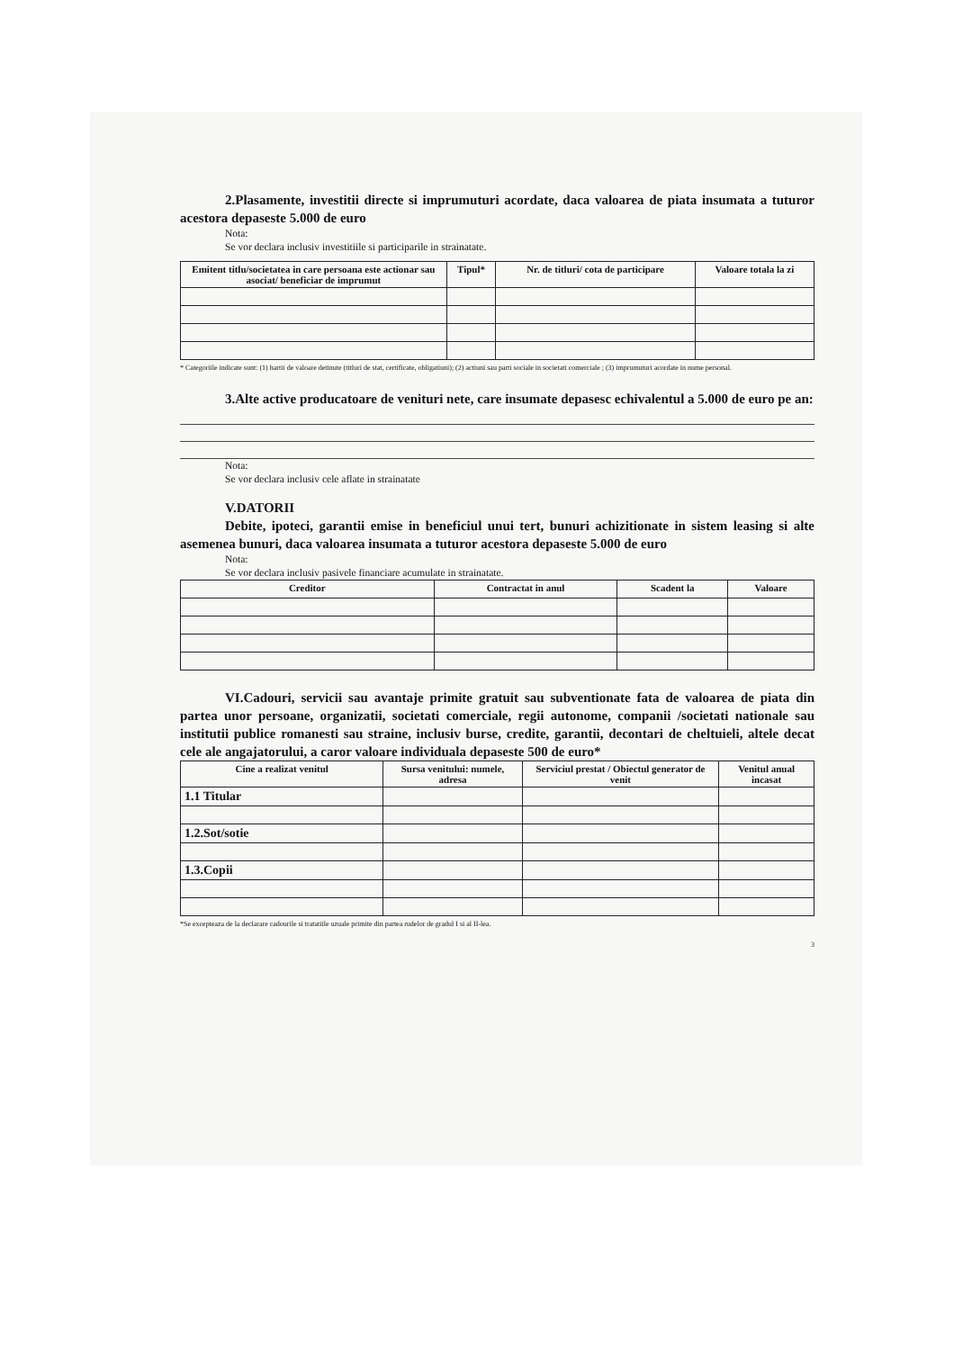2.Plasamente, investitii directe si imprumuturi acordate, daca valoarea de piata insumata a tuturor acestora depaseste 5.000 de euro
Nota:
Se vor declara inclusiv investitiile si participarile in strainatate.
| Emitent titlu/societatea in care persoana este actionar sau asociat/ beneficiar de imprumut | Tipul* | Nr. de titluri/ cota de participare | Valoare totala la zi |
| --- | --- | --- | --- |
* Categoriile indicate sunt: (1) hartii de valoare detinute (titluri de stat, certificate, obligatiuni); (2) actiuni sau parti sociale in societati comerciale ; (3) imprumuturi acordate in nume personal.
3.Alte active producatoare de venituri nete, care insumate depasesc echivalentul a 5.000 de euro pe an:
Nota:
Se vor declara inclusiv cele aflate in strainatate
V.DATORII
Debite, ipoteci, garantii emise in beneficiul unui tert, bunuri achizitionate in sistem leasing si alte asemenea bunuri, daca valoarea insumata a tuturor acestora depaseste 5.000 de euro
Nota:
Se vor declara inclusiv pasivele financiare acumulate in strainatate.
| Creditor | Contractat in anul | Scadent la | Valoare |
| --- | --- | --- | --- |
VI.Cadouri, servicii sau avantaje primite gratuit sau subventionate fata de valoarea de piata din partea unor persoane, organizatii, societati comerciale, regii autonome, companii /societati nationale sau institutii publice romanesti sau straine, inclusiv burse, credite, garantii, decontari de cheltuieli, altele decat cele ale angajatorului, a caror valoare individuala depaseste 500 de euro*
| Cine a realizat venitul | Sursa venitului: numele, adresa | Serviciul prestat / Obiectul generator de venit | Venitul anual incasat |
| --- | --- | --- | --- |
| 1.1 Titular | | | |
| 1.2.Sot/sotie | | | |
| 1.3.Copii | | | |
*Se excepteaza de la declarare cadourile si tratatiile uzuale primite din partea rudelor de gradul I si al II-lea.
3